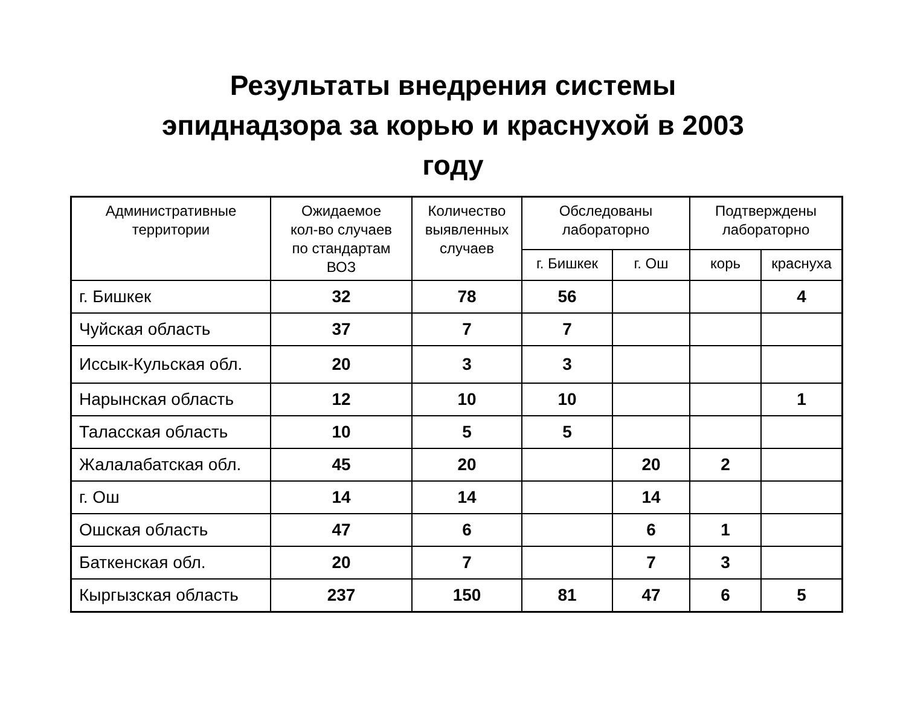Результаты внедрения системы
эпиднадзора за корью и краснухой в 2003
году
| Административные территории | Ожидаемое кол-во случаев по стандартам ВОЗ | Количество выявленных случаев | Обследованы лабораторно | | Подтверждены лабораторно | |
| --- | --- | --- | --- | --- | --- | --- |
| | | | г. Бишкек | г. Ош | корь | краснуха |
| г. Бишкек | 32 | 78 | 56 | | | 4 |
| Чуйская область | 37 | 7 | 7 | | | |
| Иссык-Кульская обл. | 20 | 3 | 3 | | | |
| Нарынская область | 12 | 10 | 10 | | | 1 |
| Таласская область | 10 | 5 | 5 | | | |
| Жалалабатская обл. | 45 | 20 | | 20 | 2 | |
| г. Ош | 14 | 14 | | 14 | | |
| Ошская область | 47 | 6 | | 6 | 1 | |
| Баткенская обл. | 20 | 7 | | 7 | 3 | |
| Кыргызская область | 237 | 150 | 81 | 47 | 6 | 5 |